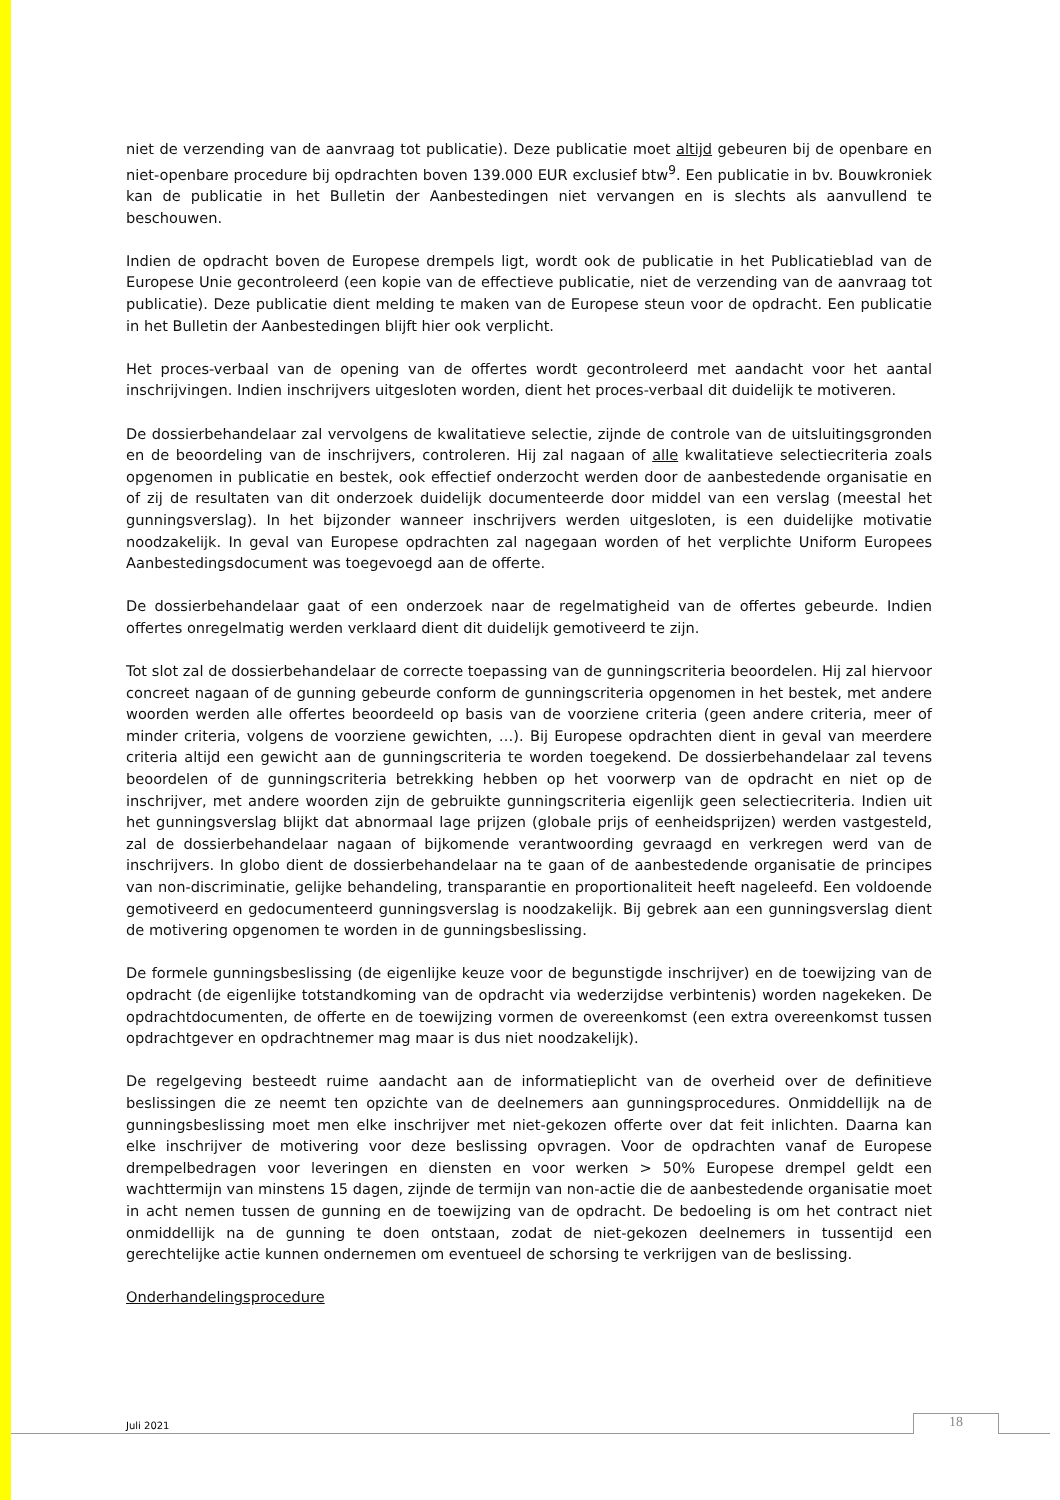niet de verzending van de aanvraag tot publicatie). Deze publicatie moet altijd gebeuren bij de openbare en niet-openbare procedure bij opdrachten boven 139.000 EUR exclusief btw<sup>9</sup>. Een publicatie in bv. Bouwkroniek kan de publicatie in het Bulletin der Aanbestedingen niet vervangen en is slechts als aanvullend te beschouwen.
Indien de opdracht boven de Europese drempels ligt, wordt ook de publicatie in het Publicatieblad van de Europese Unie gecontroleerd (een kopie van de effectieve publicatie, niet de verzending van de aanvraag tot publicatie). Deze publicatie dient melding te maken van de Europese steun voor de opdracht. Een publicatie in het Bulletin der Aanbestedingen blijft hier ook verplicht.
Het proces-verbaal van de opening van de offertes wordt gecontroleerd met aandacht voor het aantal inschrijvingen. Indien inschrijvers uitgesloten worden, dient het proces-verbaal dit duidelijk te motiveren.
De dossierbehandelaar zal vervolgens de kwalitatieve selectie, zijnde de controle van de uitsluitingsgronden en de beoordeling van de inschrijvers, controleren. Hij zal nagaan of alle kwalitatieve selectiecriteria zoals opgenomen in publicatie en bestek, ook effectief onderzocht werden door de aanbestedende organisatie en of zij de resultaten van dit onderzoek duidelijk documenteerde door middel van een verslag (meestal het gunningsverslag). In het bijzonder wanneer inschrijvers werden uitgesloten, is een duidelijke motivatie noodzakelijk. In geval van Europese opdrachten zal nagegaan worden of het verplichte Uniform Europees Aanbestedingsdocument was toegevoegd aan de offerte.
De dossierbehandelaar gaat of een onderzoek naar de regelmatigheid van de offertes gebeurde. Indien offertes onregelmatig werden verklaard dient dit duidelijk gemotiveerd te zijn.
Tot slot zal de dossierbehandelaar de correcte toepassing van de gunningscriteria beoordelen. Hij zal hiervoor concreet nagaan of de gunning gebeurde conform de gunningscriteria opgenomen in het bestek, met andere woorden werden alle offertes beoordeeld op basis van de voorziene criteria (geen andere criteria, meer of minder criteria, volgens de voorziene gewichten, …). Bij Europese opdrachten dient in geval van meerdere criteria altijd een gewicht aan de gunningscriteria te worden toegekend. De dossierbehandelaar zal tevens beoordelen of de gunningscriteria betrekking hebben op het voorwerp van de opdracht en niet op de inschrijver, met andere woorden zijn de gebruikte gunningscriteria eigenlijk geen selectiecriteria. Indien uit het gunningsverslag blijkt dat abnormaal lage prijzen (globale prijs of eenheidsprijzen) werden vastgesteld, zal de dossierbehandelaar nagaan of bijkomende verantwoording gevraagd en verkregen werd van de inschrijvers. In globo dient de dossierbehandelaar na te gaan of de aanbestedende organisatie de principes van non-discriminatie, gelijke behandeling, transparantie en proportionaliteit heeft nageleefd. Een voldoende gemotiveerd en gedocumenteerd gunningsverslag is noodzakelijk. Bij gebrek aan een gunningsverslag dient de motivering opgenomen te worden in de gunningsbeslissing.
De formele gunningsbeslissing (de eigenlijke keuze voor de begunstigde inschrijver) en de toewijzing van de opdracht (de eigenlijke totstandkoming van de opdracht via wederzijdse verbintenis) worden nagekeken. De opdrachtdocumenten, de offerte en de toewijzing vormen de overeenkomst (een extra overeenkomst tussen opdrachtgever en opdrachtnemer mag maar is dus niet noodzakelijk).
De regelgeving besteedt ruime aandacht aan de informatieplicht van de overheid over de definitieve beslissingen die ze neemt ten opzichte van de deelnemers aan gunningsprocedures. Onmiddellijk na de gunningsbeslissing moet men elke inschrijver met niet-gekozen offerte over dat feit inlichten. Daarna kan elke inschrijver de motivering voor deze beslissing opvragen. Voor de opdrachten vanaf de Europese drempelbedragen voor leveringen en diensten en voor werken > 50% Europese drempel geldt een wachttermijn van minstens 15 dagen, zijnde de termijn van non-actie die de aanbestedende organisatie moet in acht nemen tussen de gunning en de toewijzing van de opdracht. De bedoeling is om het contract niet onmiddellijk na de gunning te doen ontstaan, zodat de niet-gekozen deelnemers in tussentijd een gerechtelijke actie kunnen ondernemen om eventueel de schorsing te verkrijgen van de beslissing.
Onderhandelingsprocedure
Juli 2021 18